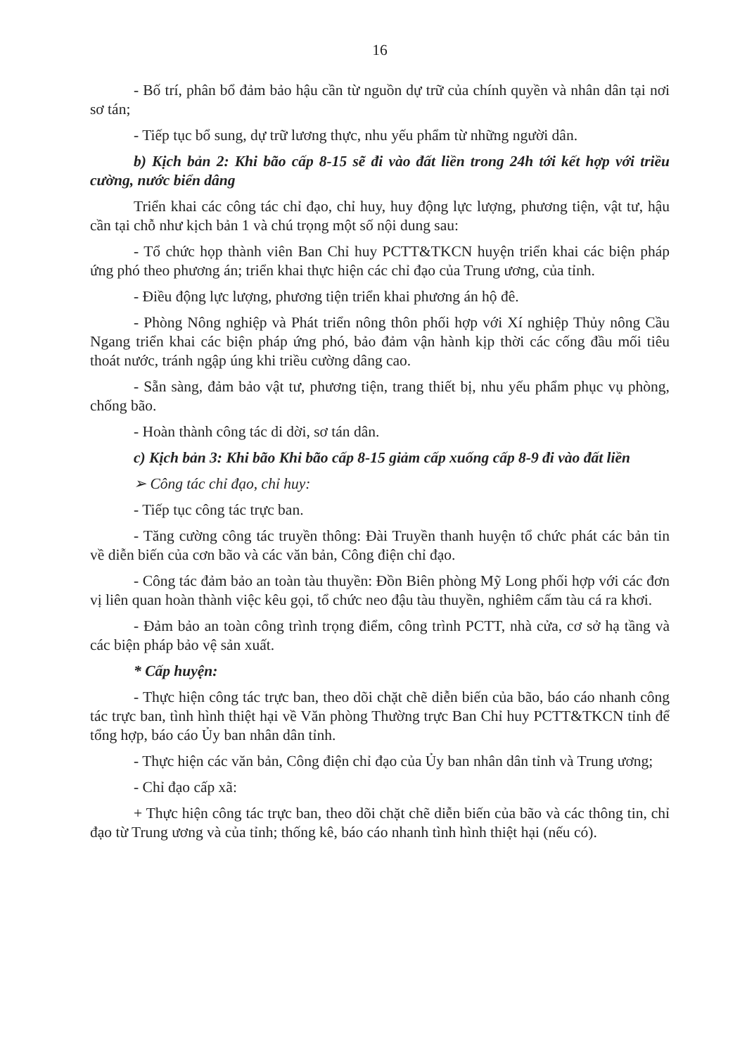16
- Bố trí, phân bổ đảm bảo hậu cần từ nguồn dự trữ của chính quyền và nhân dân tại nơi sơ tán;
- Tiếp tục bổ sung, dự trữ lương thực, nhu yếu phẩm từ những người dân.
b) Kịch bản 2: Khi bão cấp 8-15 sẽ đi vào đất liền trong 24h tới kết hợp với triều cường, nước biển dâng
Triển khai các công tác chỉ đạo, chỉ huy, huy động lực lượng, phương tiện, vật tư, hậu cần tại chỗ như kịch bản 1 và chú trọng một số nội dung sau:
- Tổ chức họp thành viên Ban Chỉ huy PCTT&TKCN huyện triển khai các biện pháp ứng phó theo phương án; triển khai thực hiện các chỉ đạo của Trung ương, của tỉnh.
- Điều động lực lượng, phương tiện triển khai phương án hộ đê.
- Phòng Nông nghiệp và Phát triển nông thôn phối hợp với Xí nghiệp Thủy nông Cầu Ngang triển khai các biện pháp ứng phó, bảo đảm vận hành kịp thời các cống đầu mối tiêu thoát nước, tránh ngập úng khi triều cường dâng cao.
- Sẵn sàng, đảm bảo vật tư, phương tiện, trang thiết bị, nhu yếu phẩm phục vụ phòng, chống bão.
- Hoàn thành công tác di dời, sơ tán dân.
c) Kịch bản 3: Khi bão Khi bão cấp 8-15 giảm cấp xuống cấp 8-9 đi vào đất liền
➢ Công tác chỉ đạo, chỉ huy:
- Tiếp tục công tác trực ban.
- Tăng cường công tác truyền thông: Đài Truyền thanh huyện tổ chức phát các bản tin về diễn biến của cơn bão và các văn bản, Công điện chỉ đạo.
- Công tác đảm bảo an toàn tàu thuyền: Đồn Biên phòng Mỹ Long phối hợp với các đơn vị liên quan hoàn thành việc kêu gọi, tổ chức neo đậu tàu thuyền, nghiêm cấm tàu cá ra khơi.
- Đảm bảo an toàn công trình trọng điểm, công trình PCTT, nhà cửa, cơ sở hạ tầng và các biện pháp bảo vệ sản xuất.
* Cấp huyện:
- Thực hiện công tác trực ban, theo dõi chặt chẽ diễn biến của bão, báo cáo nhanh công tác trực ban, tình hình thiệt hại về Văn phòng Thường trực Ban Chỉ huy PCTT&TKCN tỉnh để tổng hợp, báo cáo Ủy ban nhân dân tỉnh.
- Thực hiện các văn bản, Công điện chỉ đạo của Ủy ban nhân dân tỉnh và Trung ương;
- Chỉ đạo cấp xã:
+ Thực hiện công tác trực ban, theo dõi chặt chẽ diễn biến của bão và các thông tin, chỉ đạo từ Trung ương và của tỉnh; thống kê, báo cáo nhanh tình hình thiệt hại (nếu có).